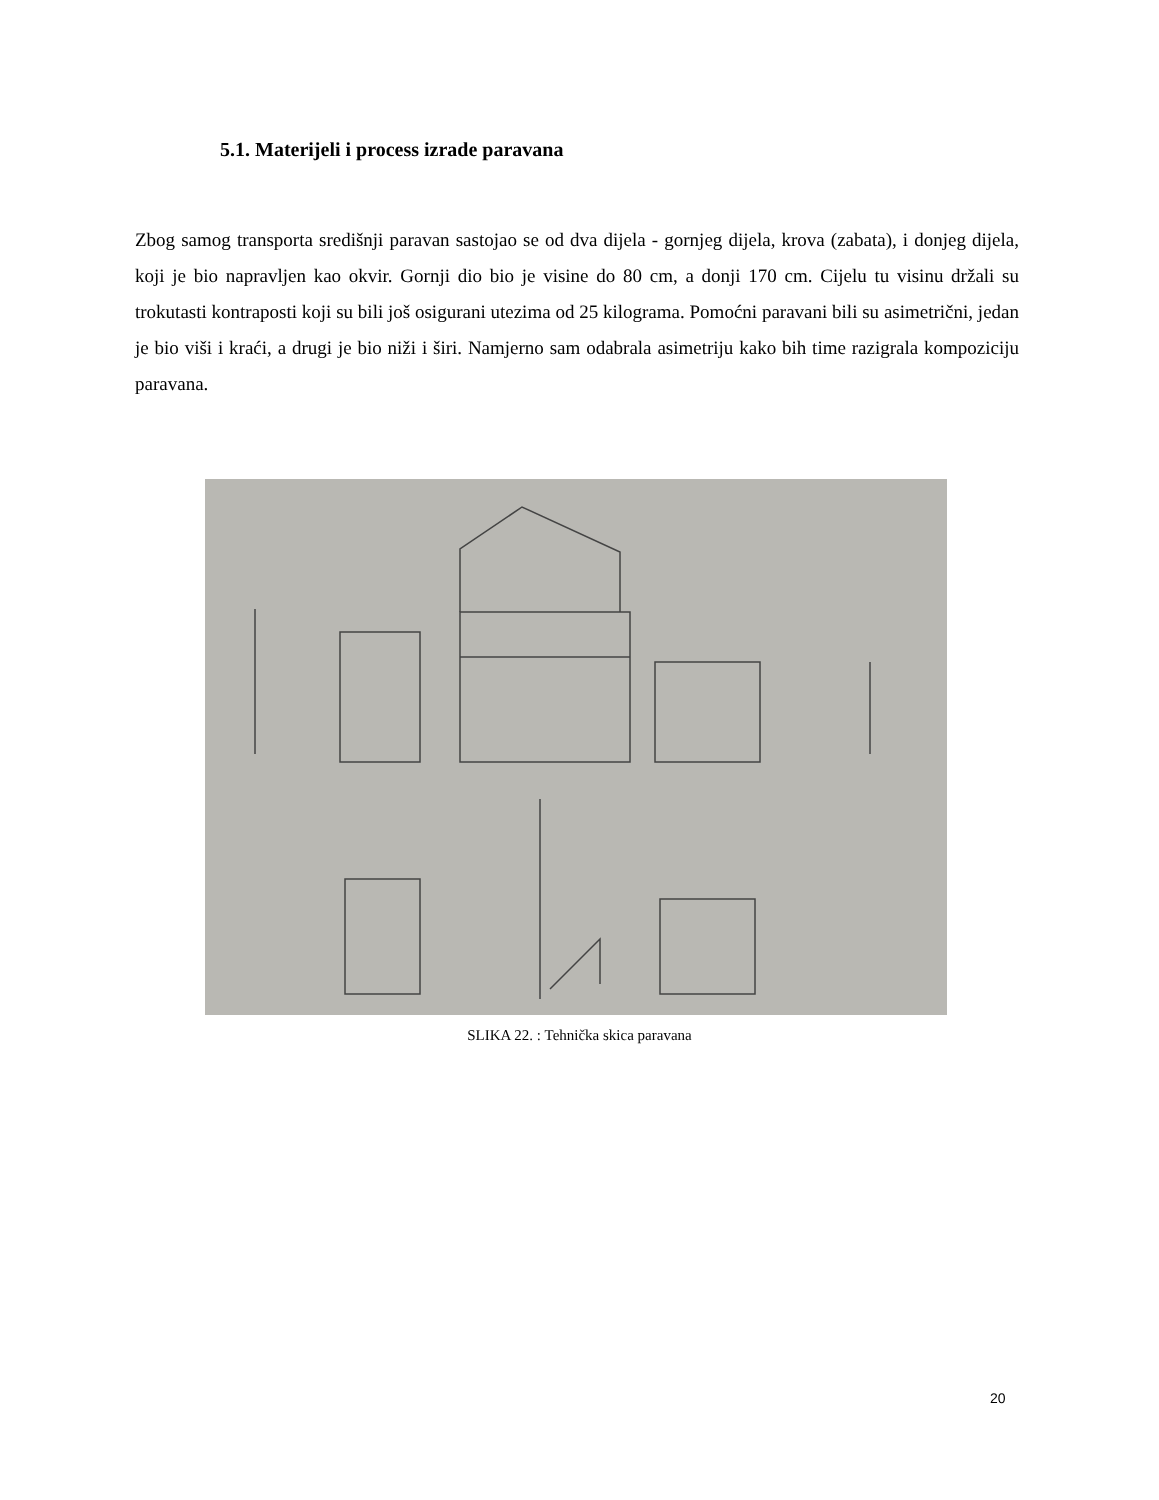5.1. Materijeli i process izrade paravana
Zbog samog transporta središnji paravan sastojao se od dva dijela - gornjeg dijela, krova (zabata), i donjeg dijela, koji je bio napravljen kao okvir. Gornji dio bio je visine do 80 cm, a donji 170 cm. Cijelu tu visinu držali su trokutasti kontraposti koji su bili još osigurani utezima od 25 kilograma. Pomoćni paravani bili su asimetrični, jedan je bio viši i kraći, a drugi je bio niži i širi. Namjerno sam odabrala asimetriju kako bih time razigrala kompoziciju paravana.
SLIKA 22. : Tehnička skica paravana
20